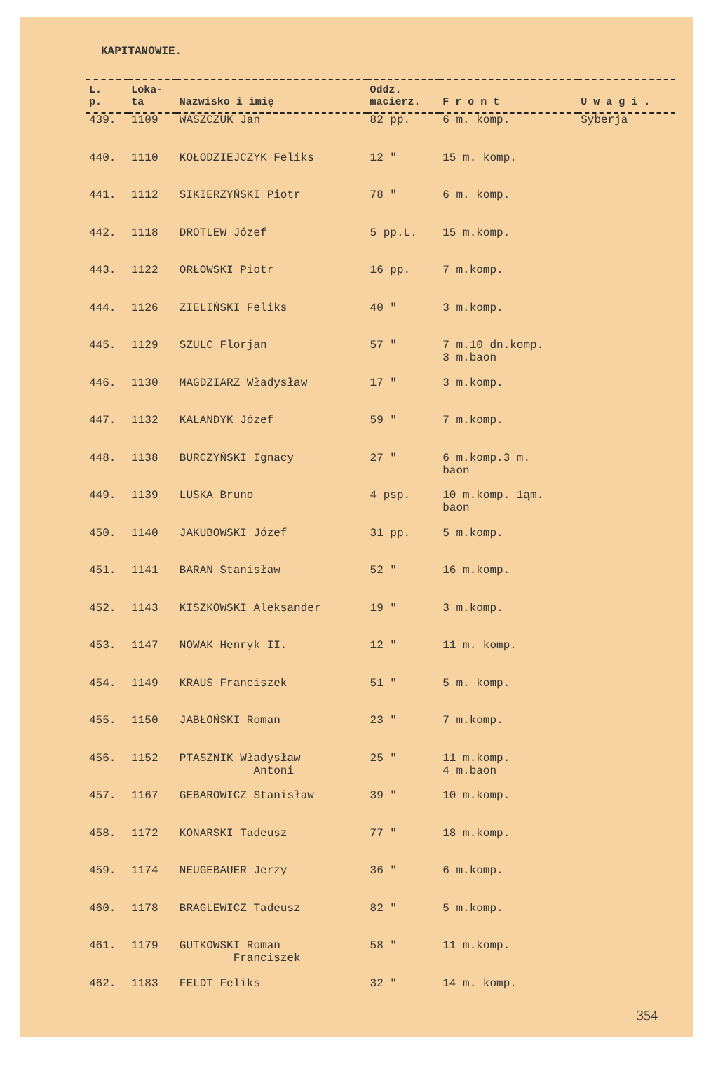KAPITANOWIE.
| L. p. | Loka- ta | Nazwisko i imię | Oddz. macierz. | F r o n t | U w a g i . |
| --- | --- | --- | --- | --- | --- |
| 439. | 1109 | WASZCZUK Jan | 82 pp. | 6 m. komp. | Syberja |
| 440. | 1110 | KOŁODZIEJCZYK Feliks | 12 " | 15 m. komp. | |
| 441. | 1112 | SIKIERZYŃSKI Piotr | 78 " | 6 m. komp. | |
| 442. | 1118 | DROTLEW Józef | 5 pp.L. | 15 m.komp. | |
| 443. | 1122 | ORŁOWSKI Piotr | 16 pp. | 7 m.komp. | |
| 444. | 1126 | ZIELIŃSKI Feliks | 40 " | 3 m.komp. | |
| 445. | 1129 | SZULC Florjan | 57 " | 7 m.10 dn.komp. 3 m.baon | |
| 446. | 1130 | MAGDZIARZ Władysław | 17 " | 3 m.komp. | |
| 447. | 1132 | KALANDYK Józef | 59 " | 7 m.komp. | |
| 448. | 1138 | BURCZYŃSKI Ignacy | 27 " | 6 m.komp.3 m. baon | |
| 449. | 1139 | LUSKA Bruno | 4 psp. | 10 m.komp. 1ąm. baon | |
| 450. | 1140 | JAKUBOWSKI Józef | 31 pp. | 5 m.komp. | |
| 451. | 1141 | BARAN Stanisław | 52 " | 16 m.komp. | |
| 452. | 1143 | KISZKOWSKI Aleksander | 19 " | 3 m.komp. | |
| 453. | 1147 | NOWAK Henryk II. | 12 " | 11 m. komp. | |
| 454. | 1149 | KRAUS Franciszek | 51 " | 5 m. komp. | |
| 455. | 1150 | JABŁOŃSKI Roman | 23 " | 7 m.komp. | |
| 456. | 1152 | PTASZNIK Władysław Antoni | 25 " | 11 m.komp. 4 m.baon | |
| 457. | 1167 | GEBAROWICZ Stanisław | 39 " | 10 m.komp. | |
| 458. | 1172 | KONARSKI Tadeusz | 77 " | 18 m.komp. | |
| 459. | 1174 | NEUGEBAUER Jerzy | 36 " | 6 m.komp. | |
| 460. | 1178 | BRAGLEWICZ Tadeusz | 82 " | 5 m.komp. | |
| 461. | 1179 | GUTKOWSKI Roman Franciszek | 58 " | 11 m.komp. | |
| 462. | 1183 | FELDT Feliks | 32 " | 14 m. komp. | |
354